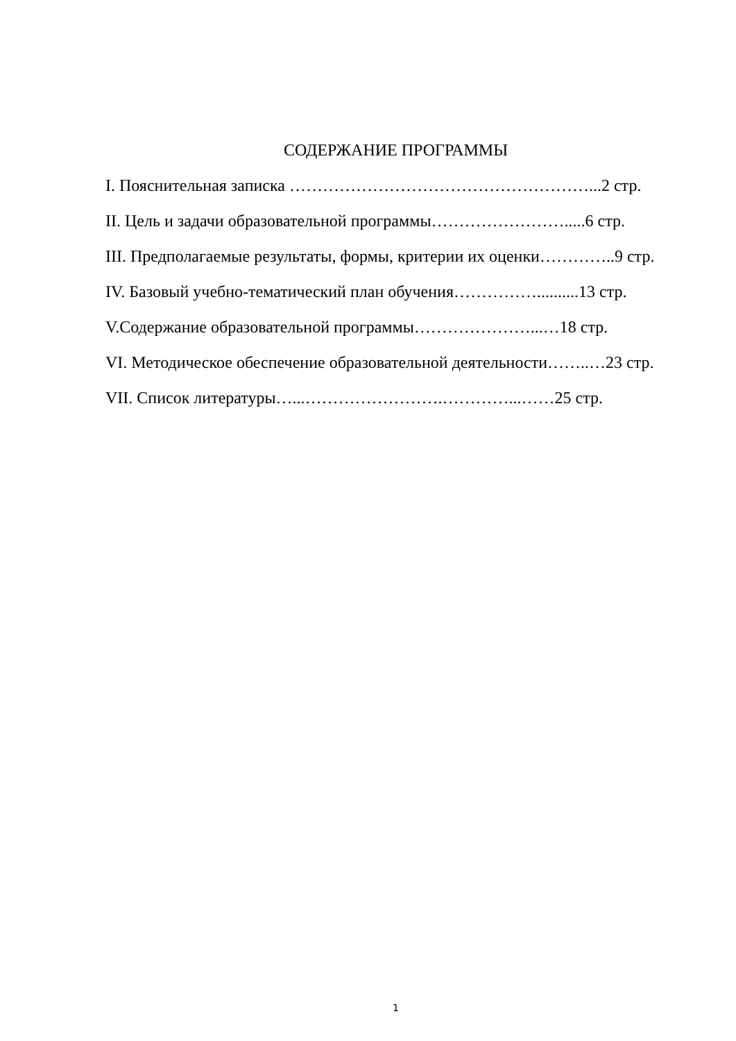СОДЕРЖАНИЕ ПРОГРАММЫ
I. Пояснительная записка ………………………………………………...2 стр.
II. Цель и задачи образовательной программы…………………….....6 стр.
III. Предполагаемые результаты, формы, критерии их оценки…………..9 стр.
IV. Базовый учебно-тематический план обучения……………..........13 стр.
V.Содержание образовательной программы…………………...…18 стр.
VI. Методическое обеспечение образовательной деятельности……..…23 стр.
VII. Список литературы…...…………………….…………...……25 стр.
1